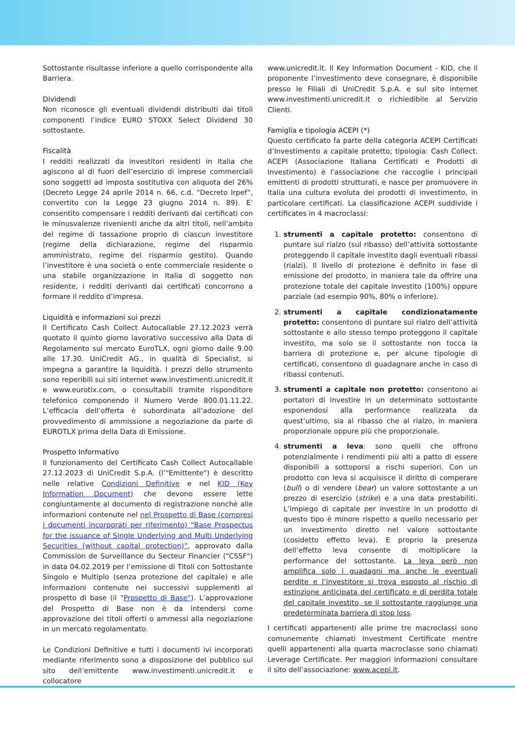Sottostante risultasse inferiore a quello corrispondente alla Barriera.
Dividendi
Non riconosce gli eventuali dividendi distribuiti dai titoli componenti l’indice EURO STOXX Select Dividend 30 sottostante.
Fiscalità
I redditi realizzati da investitori residenti in Italia che agiscono al di fuori dell’esercizio di imprese commerciali sono soggetti ad imposta sostitutiva con aliquota del 26% (Decreto Legge 24 aprile 2014 n. 66, c.d. “Decreto Irpef”, convertito con la Legge 23 giugno 2014 n. 89). E’ consentito compensare i redditi derivanti dai certificati con le minusvalenze rivenienti anche da altri titoli, nell’ambito del regime di tassazione proprio di ciascun investitore (regime della dichiarazione, regime del risparmio amministrato, regime del risparmio gestito). Quando l’investitore è una società o ente commerciale residente o una stabile organizzazione in Italia di soggetto non residente, i redditi derivanti dai certificati concorrono a formare il reddito d’impresa.
Liquidità e informazioni sui prezzi
Il Certificato Cash Collect Autocallable 27.12.2023 verrà quotato il quinto giorno lavorativo successivo alla Data di Regolamento sul mercato EuroTLX, ogni giorno dalle 9.00 alle 17.30. UniCredit AG., in qualità di Specialist, si impegna a garantire la liquidità. I prezzi dello strumento sono reperibili sui siti internet www.investimenti.unicredit.it e www.eurotlx.com, o consultabili tramite risponditore telefonico componendo il Numero Verde 800.01.11.22. L’efficacia dell’offerta è subordinata all’adozione del provvedimento di ammissione a negoziazione da parte di EUROTLX prima della Data di Emissione.
Prospetto Informativo
Il funzionamento del Certificato Cash Collect Autocallable 27.12.2023 di UniCredit S.p.A. (l’"Emittente") è descritto nelle relative Condizioni Definitive e nel KID (Key Information Document) che devono essere lette congiuntamente al documento di registrazione nonchè alle informazioni contenute nel nel Prospetto di Base (compresi i documenti incorporati per riferimento) “Base Prospectus for the issuance of Single Underlying and Multi Underlying Securities (without capital protection)”, approvato dalla Commission de Surveillance du Secteur Financier ("CSSF") in data 04.02.2019 per l’emissione di Titoli con Sottostante Singolo e Multiplo (senza protezione del capitale) e alle informazioni contenute nei successivi supplementi al prospetto di base (il "Prospetto di Base"). L’approvazione del Prospetto di Base non è da intendersi come approvazione dei titoli offerti o ammessi alla negoziazione in un mercato regolamentato.
Le Condizioni Definitive e tutti i documenti ivi incorporati mediante riferimento sono a disposizione del pubblico sul sito dell’emittente www.investimenti.unicredit.it e collocatore
www.unicredit.it. Il Key Information Document - KID, che il proponente l’investimento deve consegnare, è disponibile presso le Filiali di UniCredit S.p.A. e sul sito internet www.investimenti.unicredit.it o richiedibile al Servizio Clienti.
Famiglia e tipologia ACEPI (*)
Questo certificato fa parte della categoria ACEPI Certificati d’Investimento a capitale protetto; tipologia: Cash Collect. ACEPI (Associazione Italiana Certificati e Prodotti di Investimento) è l'associazione che raccoglie i principali emittenti di prodotti strutturati, e nasce per promuovere in Italia una cultura evoluta dei prodotti di investimento, in particolare certificati. La classificazione ACEPI suddivide i certificates in 4 macroclassi:
1. strumenti a capitale protetto: consentono di puntare sul rialzo (sul ribasso) dell’attività sottostante proteggendo il capitale investito dagli eventuali ribassi (rialzi). Il livello di protezione è definito in fase di emissione del prodotto, in maniera tale da offrire una protezione totale del capitale investito (100%) oppure parziale (ad esempio 90%, 80% o inferiore).
2. strumenti a capitale condizionatamente protetto: consentono di puntare sul rialzo dell’attività sottostante e allo stesso tempo proteggono il capitale investito, ma solo se il sottostante non tocca la barriera di protezione e, per alcune tipologie di certificati, consentono di guadagnare anche in caso di ribassi contenuti.
3. strumenti a capitale non protetto: consentono ai portatori di investire in un determinato sottostante esponendosi alla performance realizzata da quest’ultimo, sia al ribasso che al rialzo, in maniera proporzionale oppure più che proporzionale.
4. strumenti a leva: sono quelli che offrono potenzialmente i rendimenti più alti a patto di essere disponibili a sottoporsi a rischi superiori. Con un prodotto con leva si acquisisce il diritto di comperare (bull) o di vendere (bear) un valore sottostante a un prezzo di esercizio (strike) e a una data prestabiliti. L’impiego di capitale per investire in un prodotto di questo tipo è minore rispetto a quello necessario per un investimento diretto nel valore sottostante (cosidetto effetto leva). E proprio la presenza dell’effetto leva consente di moltiplicare la performance del sottostante. La leva però non amplifica solo i guadagni ma anche le eventuali perdite e l’investitore si trova esposto al rischio di estinzione anticipata del certificato e di perdita totale del capitale investito, se il sottostante raggiunge una predeterminata barriera di stop loss.
I certificati appartenenti alle prime tre macroclassi sono comunemente chiamati Investment Certificate mentre quelli appartenenti alla quarta macroclasse sono chiamati Leverage Certificate. Per maggiori informazioni consultare il sito dell’associazione: www.acepi.it.